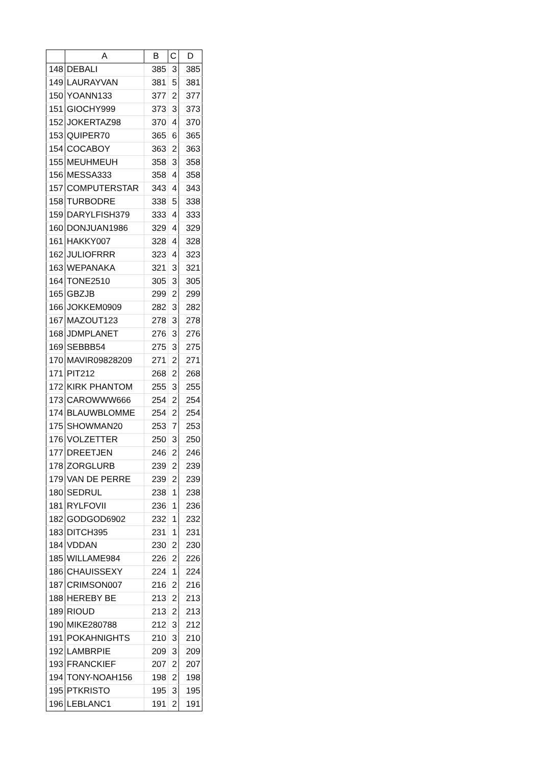| | A | B | C | D |
| --- | --- | --- | --- | --- |
| 148 | DEBALI | 385 | 3 | 385 |
| 149 | LAURAYVAN | 381 | 5 | 381 |
| 150 | YOANN133 | 377 | 2 | 377 |
| 151 | GIOCHY999 | 373 | 3 | 373 |
| 152 | JOKERTAZ98 | 370 | 4 | 370 |
| 153 | QUIPER70 | 365 | 6 | 365 |
| 154 | COCABOY | 363 | 2 | 363 |
| 155 | MEUHMEUH | 358 | 3 | 358 |
| 156 | MESSA333 | 358 | 4 | 358 |
| 157 | COMPUTERSTAR | 343 | 4 | 343 |
| 158 | TURBODRE | 338 | 5 | 338 |
| 159 | DARYLFISH379 | 333 | 4 | 333 |
| 160 | DONJUAN1986 | 329 | 4 | 329 |
| 161 | HAKKY007 | 328 | 4 | 328 |
| 162 | JULIOFRRR | 323 | 4 | 323 |
| 163 | WEPANAKA | 321 | 3 | 321 |
| 164 | TONE2510 | 305 | 3 | 305 |
| 165 | GBZJB | 299 | 2 | 299 |
| 166 | JOKKEM0909 | 282 | 3 | 282 |
| 167 | MAZOUT123 | 278 | 3 | 278 |
| 168 | JDMPLANET | 276 | 3 | 276 |
| 169 | SEBBB54 | 275 | 3 | 275 |
| 170 | MAVIR09828209 | 271 | 2 | 271 |
| 171 | PIT212 | 268 | 2 | 268 |
| 172 | KIRK PHANTOM | 255 | 3 | 255 |
| 173 | CAROWWW666 | 254 | 2 | 254 |
| 174 | BLAUWBLOMME | 254 | 2 | 254 |
| 175 | SHOWMAN20 | 253 | 7 | 253 |
| 176 | VOLZETTER | 250 | 3 | 250 |
| 177 | DREETJEN | 246 | 2 | 246 |
| 178 | ZORGLURB | 239 | 2 | 239 |
| 179 | VAN DE PERRE | 239 | 2 | 239 |
| 180 | SEDRUL | 238 | 1 | 238 |
| 181 | RYLFOVII | 236 | 1 | 236 |
| 182 | GODGOD6902 | 232 | 1 | 232 |
| 183 | DITCH395 | 231 | 1 | 231 |
| 184 | VDDAN | 230 | 2 | 230 |
| 185 | WILLAME984 | 226 | 2 | 226 |
| 186 | CHAUISSEXY | 224 | 1 | 224 |
| 187 | CRIMSON007 | 216 | 2 | 216 |
| 188 | HEREBY BE | 213 | 2 | 213 |
| 189 | RIOUD | 213 | 2 | 213 |
| 190 | MIKE280788 | 212 | 3 | 212 |
| 191 | POKAHNIGHTS | 210 | 3 | 210 |
| 192 | LAMBRPIE | 209 | 3 | 209 |
| 193 | FRANCKIEF | 207 | 2 | 207 |
| 194 | TONY-NOAH156 | 198 | 2 | 198 |
| 195 | PTKRISTO | 195 | 3 | 195 |
| 196 | LEBLANC1 | 191 | 2 | 191 |